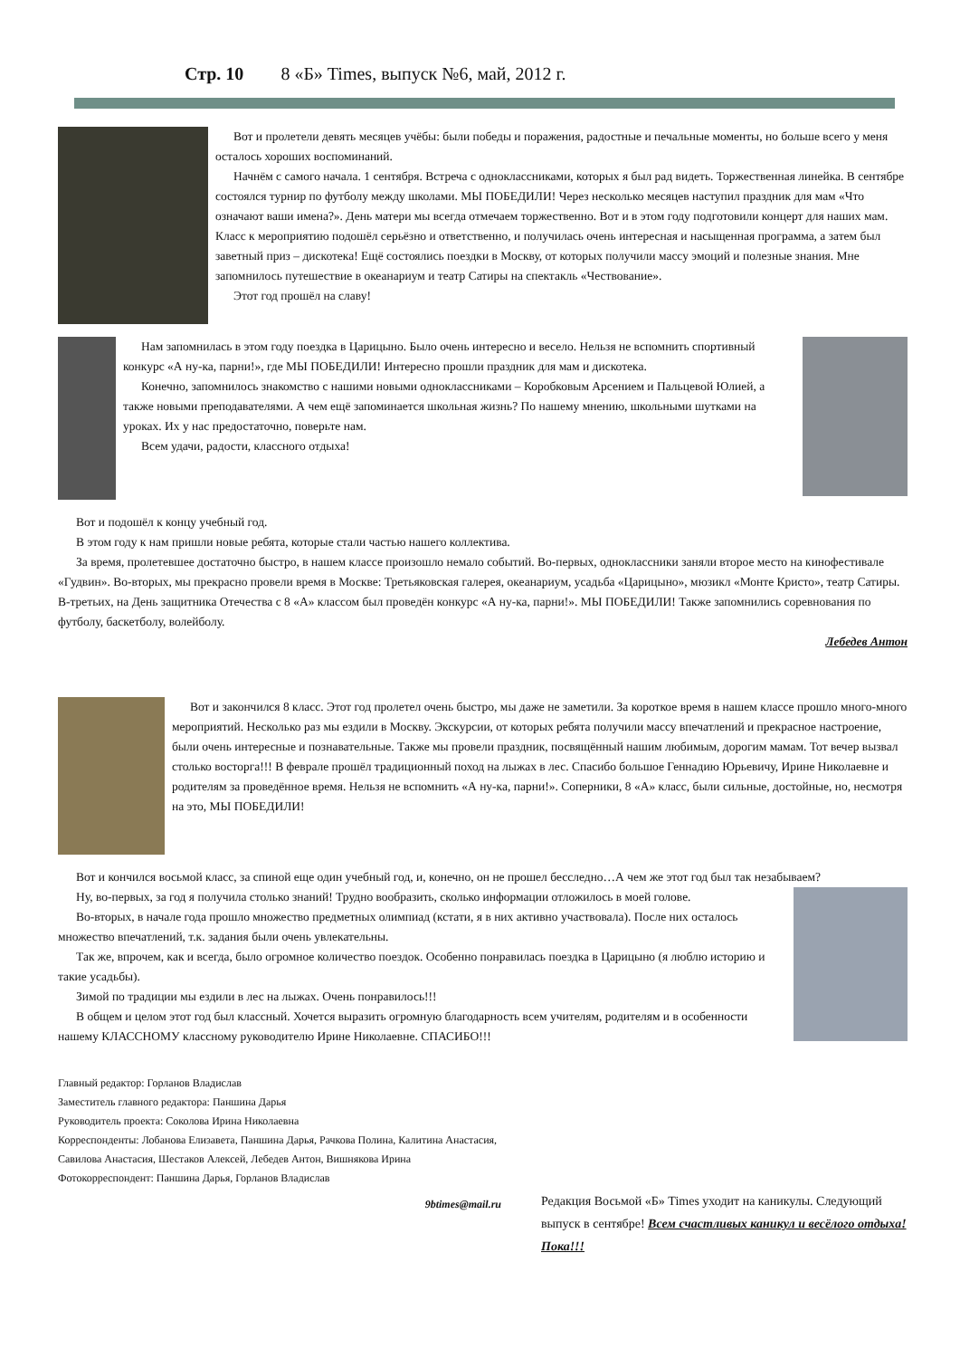Стр. 10 8 «Б» Times, выпуск №6, май, 2012 г.
Вот и пролетели девять месяцев учёбы: были победы и поражения, радостные и печальные моменты, но больше всего у меня осталось хороших воспоминаний.
Начнём с самого начала. 1 сентября. Встреча с одноклассниками, которых я был рад видеть. Торжественная линейка. В сентябре состоялся турнир по футболу между школами. МЫ ПОБЕДИЛИ! Через несколько месяцев наступил праздник для мам «Что означают ваши имена?». День матери мы всегда отмечаем торжественно. Вот и в этом году подготовили концерт для наших мам. Класс к мероприятию подошёл серьёзно и ответственно, и получилась очень интересная и насыщенная программа, а затем был заветный приз – дискотека! Ещё состоялись поездки в Москву, от которых получили массу эмоций и полезные знания. Мне запомнилось путешествие в океанариум и театр Сатиры на спектакль «Чествование».
Этот год прошёл на славу!
Нам запомнилась в этом году поездка в Царицыно. Было очень интересно и весело. Нельзя не вспомнить спортивный конкурс «А ну-ка, парни!», где МЫ ПОБЕДИЛИ! Интересно прошли праздник для мам и дискотека.
Конечно, запомнилось знакомство с нашими новыми одноклассниками – Коробковым Арсением и Пальцевой Юлией, а также новыми преподавателями. А чем ещё запоминается школьная жизнь? По нашему мнению, школьными шутками на уроках. Их у нас предостаточно, поверьте нам.
Всем удачи, радости, классного отдыха!
Вот и подошёл к концу учебный год.
В этом году к нам пришли новые ребята, которые стали частью нашего коллектива.
За время, пролетевшее достаточно быстро, в нашем классе произошло немало событий. Во-первых, одноклассники заняли второе место на кинофестивале «Гудвин». Во-вторых, мы прекрасно провели время в Москве: Третьяковская галерея, океанариум, усадьба «Царицыно», мюзикл «Монте Кристо», театр Сатиры. В-третьих, на День защитника Отечества с 8 «А» классом был проведён конкурс «А ну-ка, парни!». МЫ ПОБЕДИЛИ! Также запомнились соревнования по футболу, баскетболу, волейболу.
Лебедев Антон
Вот и закончился 8 класс. Этот год пролетел очень быстро, мы даже не заметили. За короткое время в нашем классе прошло много-много мероприятий. Несколько раз мы ездили в Москву. Экскурсии, от которых ребята получили массу впечатлений и прекрасное настроение, были очень интересные и познавательные. Также мы провели праздник, посвящённый нашим любимым, дорогим мамам. Тот вечер вызвал столько восторга!!! В феврале прошёл традиционный поход на лыжах в лес. Спасибо большое Геннадию Юрьевичу, Ирине Николаевне и родителям за проведённое время. Нельзя не вспомнить «А ну-ка, парни!». Соперники, 8 «А» класс, были сильные, достойные, но, несмотря на это, МЫ ПОБЕДИЛИ!
Вот и кончился восьмой класс, за спиной еще один учебный год, и, конечно, он не прошел бесследно…А чем же этот год был так незабываем?
Ну, во-первых, за год я получила столько знаний! Трудно вообразить, сколько информации отложилось в моей голове.
Во-вторых, в начале года прошло множество предметных олимпиад (кстати, я в них активно участвовала). После них осталось множество впечатлений, т.к. задания были очень увлекательны.
Так же, впрочем, как и всегда, было огромное количество поездок. Особенно понравилась поездка в Царицыно (я люблю историю и такие усадьбы).
Зимой по традиции мы ездили в лес на лыжах. Очень понравилось!!!
В общем и целом этот год был классный. Хочется выразить огромную благодарность всем учителям, родителям и в особенности нашему КЛАССНОМУ классному руководителю Ирине Николаевне. СПАСИБО!!!
Главный редактор: Горланов Владислав
Заместитель главного редактора: Паншина Дарья
Руководитель проекта: Соколова Ирина Николаевна
Корреспонденты: Лобанова Елизавета, Паншина Дарья, Рачкова Полина, Калитина Анастасия, Савилова Анастасия, Шестаков Алексей, Лебедев Антон, Вишнякова Ирина
Фотокорреспондент: Паншина Дарья, Горланов Владислав
9btimes@mail.ru
Редакция Восьмой «Б» Times уходит на каникулы. Следующий выпуск в сентябре! Всем счастливых каникул и весёлого отдыха! Пока!!!